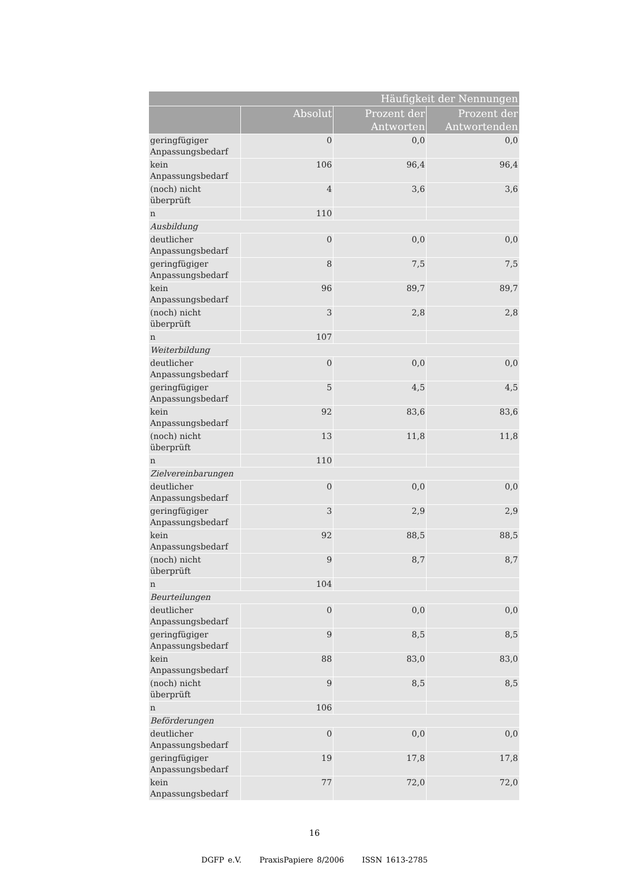| Häufigkeit der Nennungen | | | |
| --- | --- | --- | --- |
| | Absolut | Prozent der Antworten | Prozent der Antwortenden |
| geringfügiger Anpassungsbedarf | 0 | 0,0 | 0,0 |
| kein Anpassungsbedarf | 106 | 96,4 | 96,4 |
| (noch) nicht überprüft | 4 | 3,6 | 3,6 |
| n | 110 | | |
| Ausbildung | | | |
| deutlicher Anpassungsbedarf | 0 | 0,0 | 0,0 |
| geringfügiger Anpassungsbedarf | 8 | 7,5 | 7,5 |
| kein Anpassungsbedarf | 96 | 89,7 | 89,7 |
| (noch) nicht überprüft | 3 | 2,8 | 2,8 |
| n | 107 | | |
| Weiterbildung | | | |
| deutlicher Anpassungsbedarf | 0 | 0,0 | 0,0 |
| geringfügiger Anpassungsbedarf | 5 | 4,5 | 4,5 |
| kein Anpassungsbedarf | 92 | 83,6 | 83,6 |
| (noch) nicht überprüft | 13 | 11,8 | 11,8 |
| n | 110 | | |
| Zielvereinbarungen | | | |
| deutlicher Anpassungsbedarf | 0 | 0,0 | 0,0 |
| geringfügiger Anpassungsbedarf | 3 | 2,9 | 2,9 |
| kein Anpassungsbedarf | 92 | 88,5 | 88,5 |
| (noch) nicht überprüft | 9 | 8,7 | 8,7 |
| n | 104 | | |
| Beurteilungen | | | |
| deutlicher Anpassungsbedarf | 0 | 0,0 | 0,0 |
| geringfügiger Anpassungsbedarf | 9 | 8,5 | 8,5 |
| kein Anpassungsbedarf | 88 | 83,0 | 83,0 |
| (noch) nicht überprüft | 9 | 8,5 | 8,5 |
| n | 106 | | |
| Beförderungen | | | |
| deutlicher Anpassungsbedarf | 0 | 0,0 | 0,0 |
| geringfügiger Anpassungsbedarf | 19 | 17,8 | 17,8 |
| kein Anpassungsbedarf | 77 | 72,0 | 72,0 |
16
DGFP e.V. PraxisPapiere 8/2006 ISSN 1613-2785